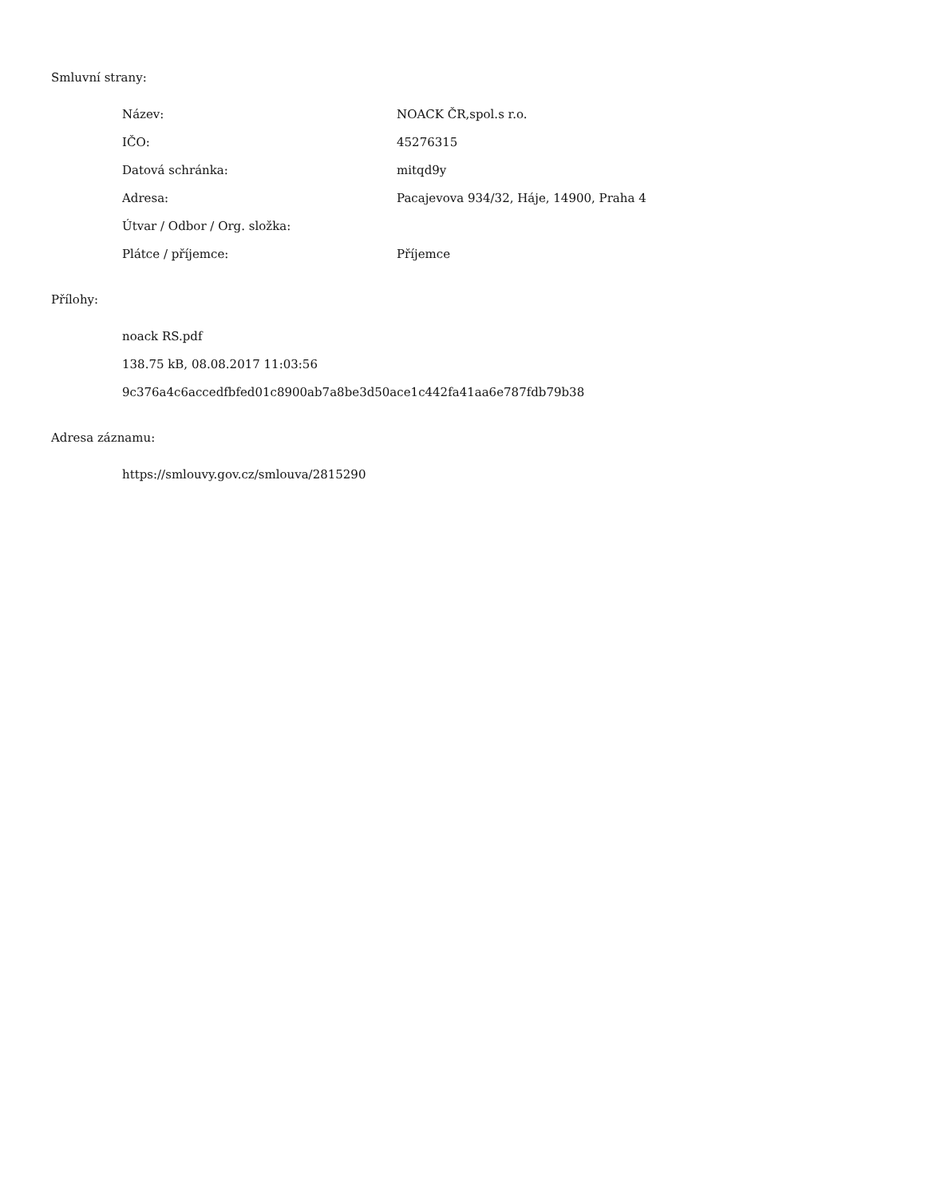Smluvní strany:
| Název: | NOACK ČR,spol.s r.o. |
| IČO: | 45276315 |
| Datová schránka: | mitqd9y |
| Adresa: | Pacajevova 934/32, Háje, 14900, Praha 4 |
| Útvar / Odbor / Org. složka: | |
| Plátce / příjemce: | Příjemce |
Přílohy:
noack RS.pdf
138.75 kB, 08.08.2017 11:03:56
9c376a4c6accedfbfed01c8900ab7a8be3d50ace1c442fa41aa6e787fdb79b38
Adresa záznamu:
https://smlouvy.gov.cz/smlouva/2815290